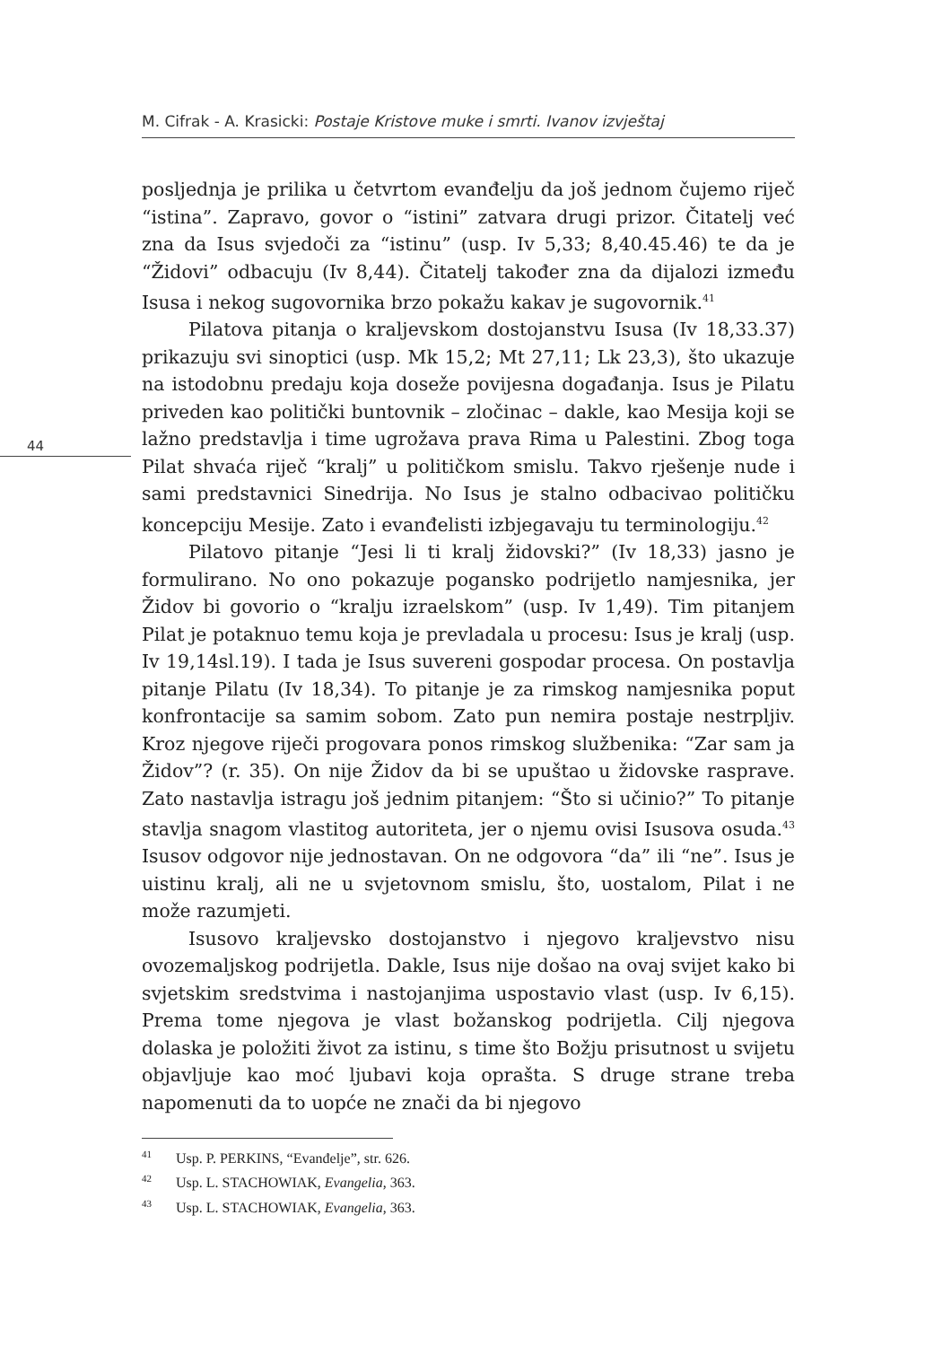M. Cifrak - A. Krasicki: Postaje Kristove muke i smrti. Ivanov izvještaj
44
posljednja je prilika u četvrtom evanđelju da još jednom čujemo riječ “istina”. Zapravo, govor o “istini” zatvara drugi prizor. Čitatelj već zna da Isus svjedoči za “istinu” (usp. Iv 5,33; 8,40.45.46) te da je “Židovi” odbacuju (Iv 8,44). Čitatelj također zna da dijalozi između Isusa i nekog sugovornika brzo pokažu kakav je sugovornik.<sup>41</sup>
Pilatova pitanja o kraljevskom dostojanstvu Isusa (Iv 18,33.37) prikazuju svi sinoptici (usp. Mk 15,2; Mt 27,11; Lk 23,3), što ukazuje na istodobnu predaju koja doseže povijesna događanja. Isus je Pilatu priveden kao politički buntovnik – zločinac – dakle, kao Mesija koji se lažno predstavlja i time ugrožava prava Rima u Palestini. Zbog toga Pilat shvaća riječ “kralj” u političkom smislu. Takvo rješenje nude i sami predstavnici Sinedrija. No Isus je stalno odbacivao političku koncepciju Mesije. Zato i evanđelisti izbjegavaju tu terminologiju.<sup>42</sup>
Pilatovo pitanje “Jesi li ti kralj židovski?” (Iv 18,33) jasno je formulirano. No ono pokazuje pogansko podrijetlo namjesnika, jer Židov bi govorio o “kralju izraelskom” (usp. Iv 1,49). Tim pitanjem Pilat je potaknuo temu koja je prevladala u procesu: Isus je kralj (usp. Iv 19,14sl.19). I tada je Isus suvereni gospodar procesa. On postavlja pitanje Pilatu (Iv 18,34). To pitanje je za rimskog namjesnika poput konfrontacije sa samim sobom. Zato pun nemira postaje nestrpljiv. Kroz njegove riječi progovara ponos rimskog službenika: “Zar sam ja Židov”? (r. 35). On nije Židov da bi se upuštao u židovske rasprave. Zato nastavlja istragu još jednim pitanjem: “Što si učinio?” To pitanje stavlja snagom vlastitog autoriteta, jer o njemu ovisi Isusova osuda.<sup>43</sup> Isusov odgovor nije jednostavan. On ne odgovora “da” ili “ne”. Isus je uistinu kralj, ali ne u svjetovnom smislu, što, uostalom, Pilat i ne može razumjeti.
Isusovo kraljevsko dostojanstvo i njegovo kraljevstvo nisu ovozemaljskog podrijetla. Dakle, Isus nije došao na ovaj svijet kako bi svjetskim sredstvima i nastojanjima uspostavio vlast (usp. Iv 6,15). Prema tome njegova je vlast božanskog podrijetla. Cilj njegova dolaska je položiti život za istinu, s time što Božju prisutnost u svijetu objavljuje kao moć ljubavi koja oprašta. S druge strane treba napomenuti da to uopće ne znači da bi njegovo
<sup>41</sup> Usp. P. PERKINS, “Evanđelje”, str. 626.
<sup>42</sup> Usp. L. STACHOWIAK, Evangelia, 363.
<sup>43</sup> Usp. L. STACHOWIAK, Evangelia, 363.